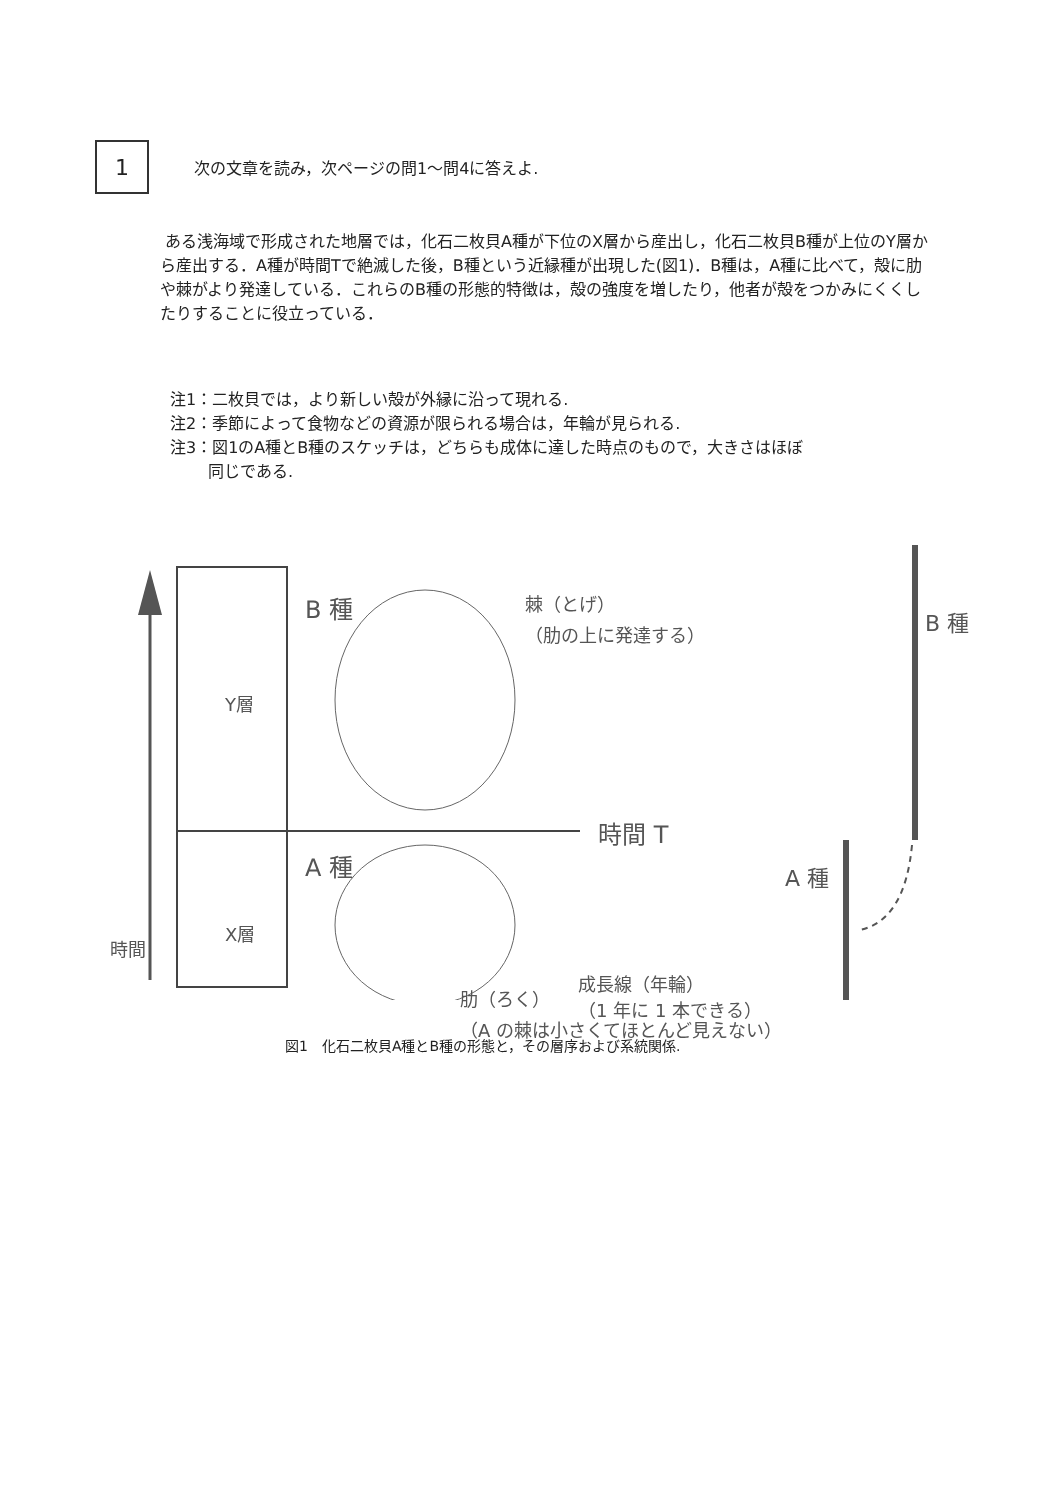1
次の文章を読み，次ページの問1～問4に答えよ.
ある浅海域で形成された地層では，化石二枚貝A種が下位のX層から産出し，化石二枚貝B種が上位のY層から産出する．A種が時間Tで絶滅した後，B種という近縁種が出現した(図1)．B種は，A種に比べて，殻に肋や棘がより発達している．これらのB種の形態的特徴は，殻の強度を増したり，他者が殻をつかみにくくしたりすることに役立っている．
注1：二枚貝では，より新しい殻が外縁に沿って現れる.
注2：季節によって食物などの資源が限られる場合は，年輪が見られる.
注3：図1のA種とB種のスケッチは，どちらも成体に達した時点のもので，大きさはほぼ
同じである.
時間
Y層
X層
B 種
棘（とげ）
（肋の上に発達する）
時間 T
A 種
成長線（年輪）
（1 年に 1 本できる）
B 種
A 種
肋（ろく）
（A の棘は小さくてほとんど見えない）
図1　化石二枚貝A種とB種の形態と，その層序および系統関係.